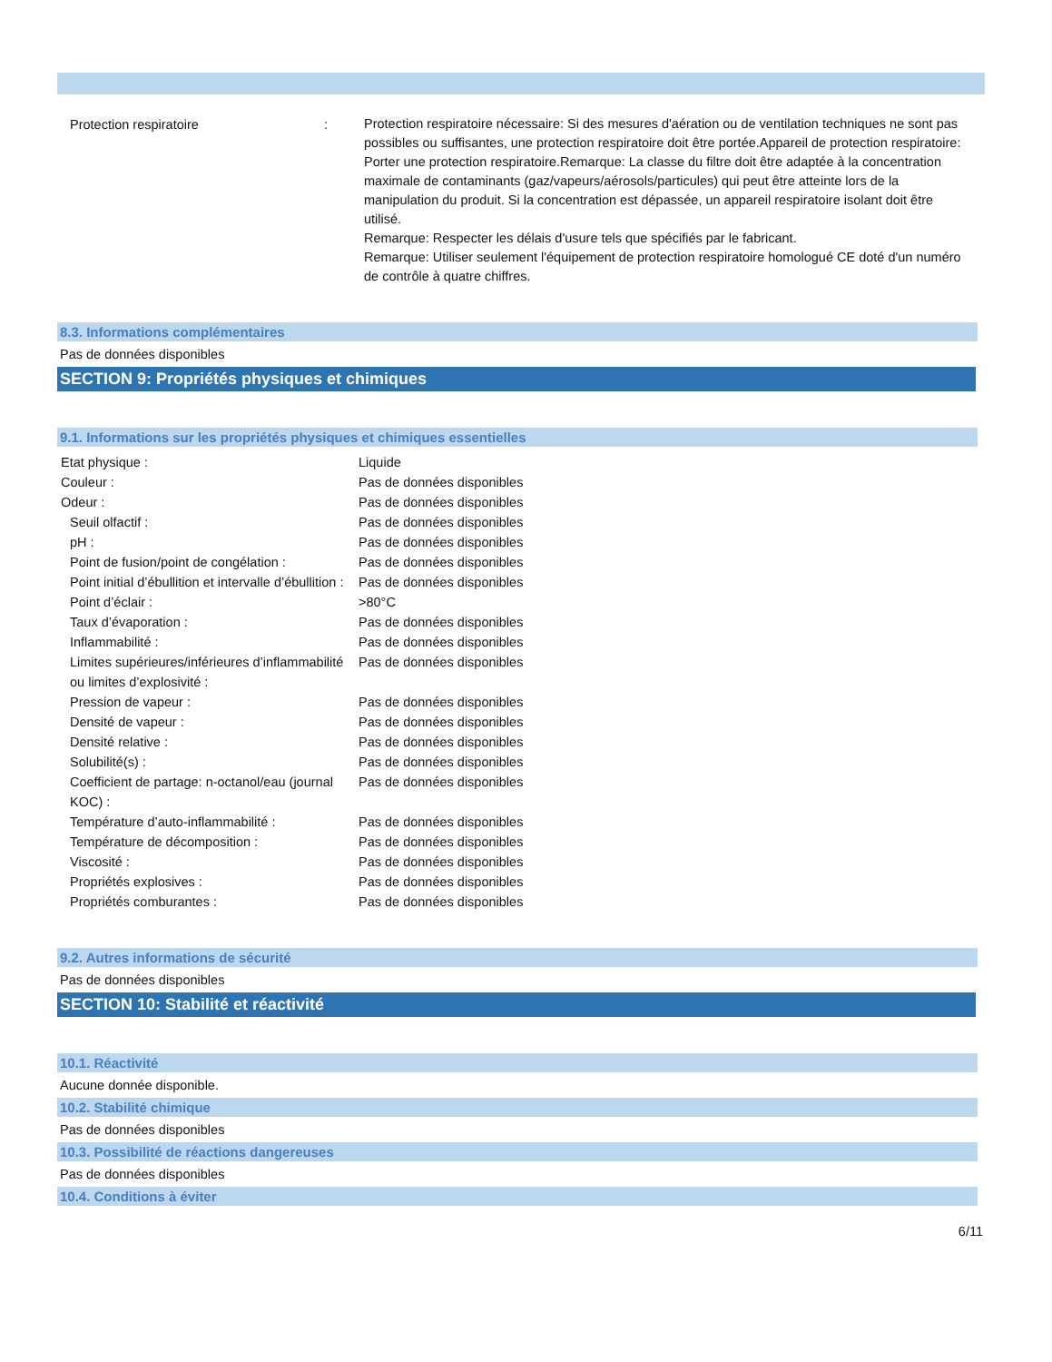| Protection respiratoire | : | Protection respiratoire nécessaire: Si des mesures d'aération ou de ventilation techniques ne sont pas possibles ou suffisantes, une protection respiratoire doit être portée.Appareil de protection respiratoire: Porter une protection respiratoire.Remarque: La classe du filtre doit être adaptée à la concentration maximale de contaminants (gaz/vapeurs/aérosols/particules) qui peut être atteinte lors de la manipulation du produit. Si la concentration est dépassée, un appareil respiratoire isolant doit être utilisé. Remarque: Respecter les délais d'usure tels que spécifiés par le fabricant. Remarque: Utiliser seulement l'équipement de protection respiratoire homologué CE doté d'un numéro de contrôle à quatre chiffres. |
8.3. Informations complémentaires
Pas de données disponibles
SECTION 9: Propriétés physiques et chimiques
9.1. Informations sur les propriétés physiques et chimiques essentielles
| Etat physique : | Liquide |
| Couleur : | Pas de données disponibles |
| Odeur : | Pas de données disponibles |
| Seuil olfactif : | Pas de données disponibles |
| pH : | Pas de données disponibles |
| Point de fusion/point de congélation : | Pas de données disponibles |
| Point initial d’ébullition et intervalle d’ébullition : | Pas de données disponibles |
| Point d’éclair : | >80°C |
| Taux d’évaporation : | Pas de données disponibles |
| Inflammabilité : | Pas de données disponibles |
| Limites supérieures/inférieures d’inflammabilité ou limites d’explosivité : | Pas de données disponibles |
| Pression de vapeur : | Pas de données disponibles |
| Densité de vapeur : | Pas de données disponibles |
| Densité relative : | Pas de données disponibles |
| Solubilité(s) : | Pas de données disponibles |
| Coefficient de partage: n-octanol/eau (journal KOC) : | Pas de données disponibles |
| Température d’auto-inflammabilité : | Pas de données disponibles |
| Température de décomposition : | Pas de données disponibles |
| Viscosité : | Pas de données disponibles |
| Propriétés explosives : | Pas de données disponibles |
| Propriétés comburantes : | Pas de données disponibles |
9.2. Autres informations de sécurité
Pas de données disponibles
SECTION 10: Stabilité et réactivité
10.1. Réactivité
Aucune donnée disponible.
10.2. Stabilité chimique
Pas de données disponibles
10.3. Possibilité de réactions dangereuses
Pas de données disponibles
10.4. Conditions à éviter
6/11